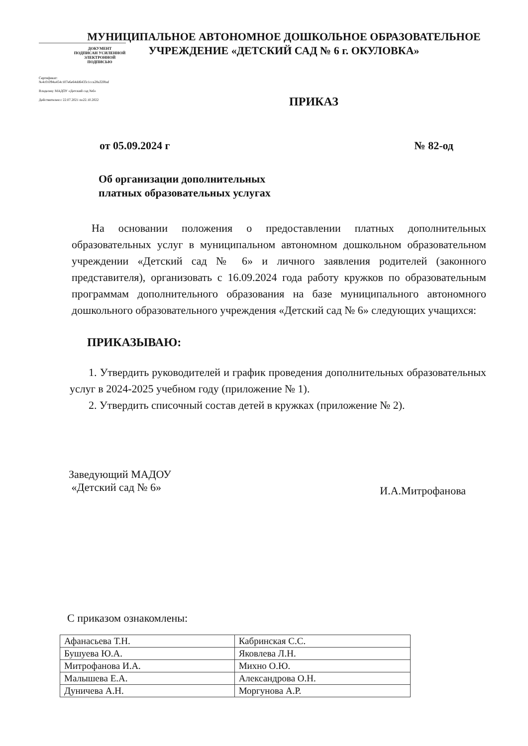МУНИЦИПАЛЬНОЕ АВТОНОМНОЕ ДОШКОЛЬНОЕ ОБРАЗОВАТЕЛЬНОЕ УЧРЕЖДЕНИЕ «ДЕТСКИЙ САД № 6 г. ОКУЛОВКА»
ДОКУМЕНТ
ПОДПИСАН УСИЛЕННОЙ
ЭЛЕКТРОННОЙ ПОДПИСЬЮ
Сертификат:№4c01094a454c107e6e64dd6433c1cca28a320baf
Владелец: МАДОУ «Детский сад №6»
Действителен:с 22.07.2021 по22.10.2022
ПРИКАЗ
от 05.09.2024 г № 82-од
Об организации дополнительных
платных образовательных услугах
На основании положения о предоставлении платных дополнительных образовательных услуг в муниципальном автономном дошкольном образовательном учреждении «Детский сад № 6» и личного заявления родителей (законного представителя), организовать с 16.09.2024 года работу кружков по образовательным программам дополнительного образования на базе муниципального автономного дошкольного образовательного учреждения «Детский сад № 6» следующих учащихся:
ПРИКАЗЫВАЮ:
1. Утвердить руководителей и график проведения дополнительных образовательных услуг в 2024-2025 учебном году (приложение № 1).
2. Утвердить списочный состав детей в кружках (приложение № 2).
Заведующий МАДОУ
«Детский сад № 6» И.А.Митрофанова
С приказом ознакомлены:
| Афанасьева Т.Н. | Кабринская С.С. |
| Бушуева Ю.А. | Яковлева Л.Н. |
| Митрофанова И.А. | Михно О.Ю. |
| Малышева Е.А. | Александрова О.Н. |
| Дуничева А.Н. | Моргунова А.Р. |